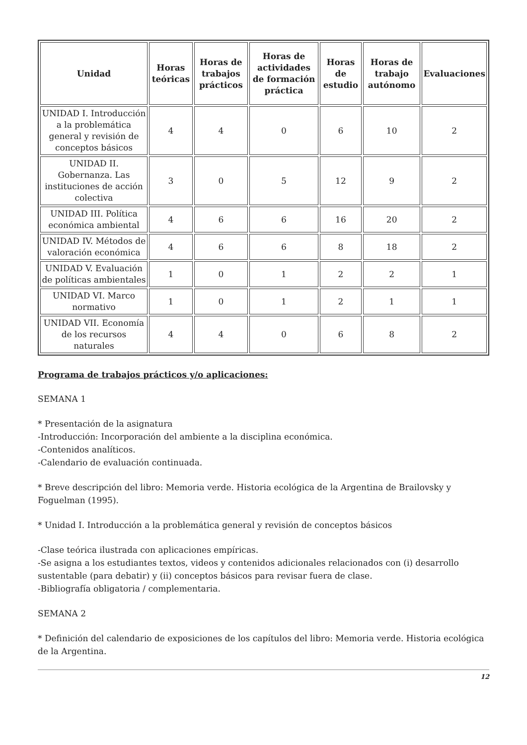| Unidad | Horas teóricas | Horas de trabajos prácticos | Horas de actividades de formación práctica | Horas de estudio | Horas de trabajo autónomo | Evaluaciones |
| --- | --- | --- | --- | --- | --- | --- |
| UNIDAD I. Introducción a la problemática general y revisión de conceptos básicos | 4 | 4 | 0 | 6 | 10 | 2 |
| UNIDAD II. Gobernanza. Las instituciones de acción colectiva | 3 | 0 | 5 | 12 | 9 | 2 |
| UNIDAD III. Política económica ambiental | 4 | 6 | 6 | 16 | 20 | 2 |
| UNIDAD IV. Métodos de valoración económica | 4 | 6 | 6 | 8 | 18 | 2 |
| UNIDAD V. Evaluación de políticas ambientales | 1 | 0 | 1 | 2 | 2 | 1 |
| UNIDAD VI. Marco normativo | 1 | 0 | 1 | 2 | 1 | 1 |
| UNIDAD VII. Economía de los recursos naturales | 4 | 4 | 0 | 6 | 8 | 2 |
Programa de trabajos prácticos y/o aplicaciones:
SEMANA 1
* Presentación de la asignatura
-Introducción: Incorporación del ambiente a la disciplina económica.
-Contenidos analíticos.
-Calendario de evaluación continuada.
* Breve descripción del libro: Memoria verde. Historia ecológica de la Argentina de Brailovsky y Foguelman (1995).
* Unidad I. Introducción a la problemática general y revisión de conceptos básicos
-Clase teórica ilustrada con aplicaciones empíricas.
-Se asigna a los estudiantes textos, videos y contenidos adicionales relacionados con (i) desarrollo sustentable (para debatir) y (ii) conceptos básicos para revisar fuera de clase.
-Bibliografía obligatoria / complementaria.
SEMANA 2
* Definición del calendario de exposiciones de los capítulos del libro: Memoria verde. Historia ecológica de la Argentina.
12